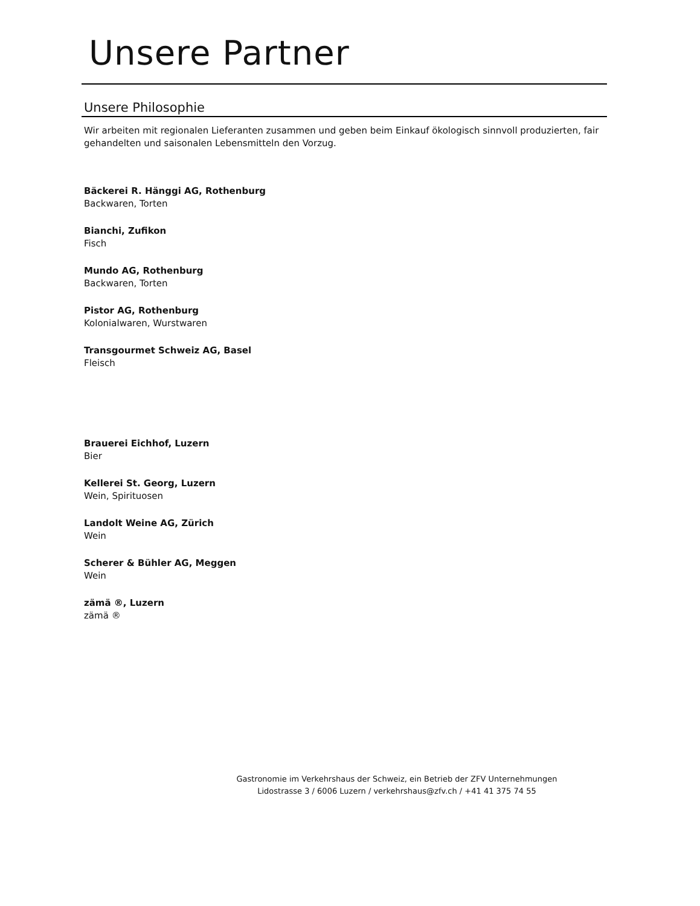Unsere Partner
Unsere Philosophie
Wir arbeiten mit regionalen Lieferanten zusammen und geben beim Einkauf ökologisch sinnvoll produzierten, fair gehandelten und saisonalen Lebensmitteln den Vorzug.
Bäckerei R. Hänggi AG, Rothenburg
Backwaren, Torten
Bianchi, Zufikon
Fisch
Mundo AG, Rothenburg
Backwaren, Torten
Pistor AG, Rothenburg
Kolonialwaren, Wurstwaren
Transgourmet Schweiz AG, Basel
Fleisch
Brauerei Eichhof, Luzern
Bier
Kellerei St. Georg, Luzern
Wein, Spirituosen
Landolt Weine AG, Zürich
Wein
Scherer & Bühler AG, Meggen
Wein
zämä ®, Luzern
zämä ®
Gastronomie im Verkehrshaus der Schweiz, ein Betrieb der ZFV Unternehmungen
Lidostrasse 3 / 6006 Luzern / verkehrshaus@zfv.ch / +41 41 375 74 55